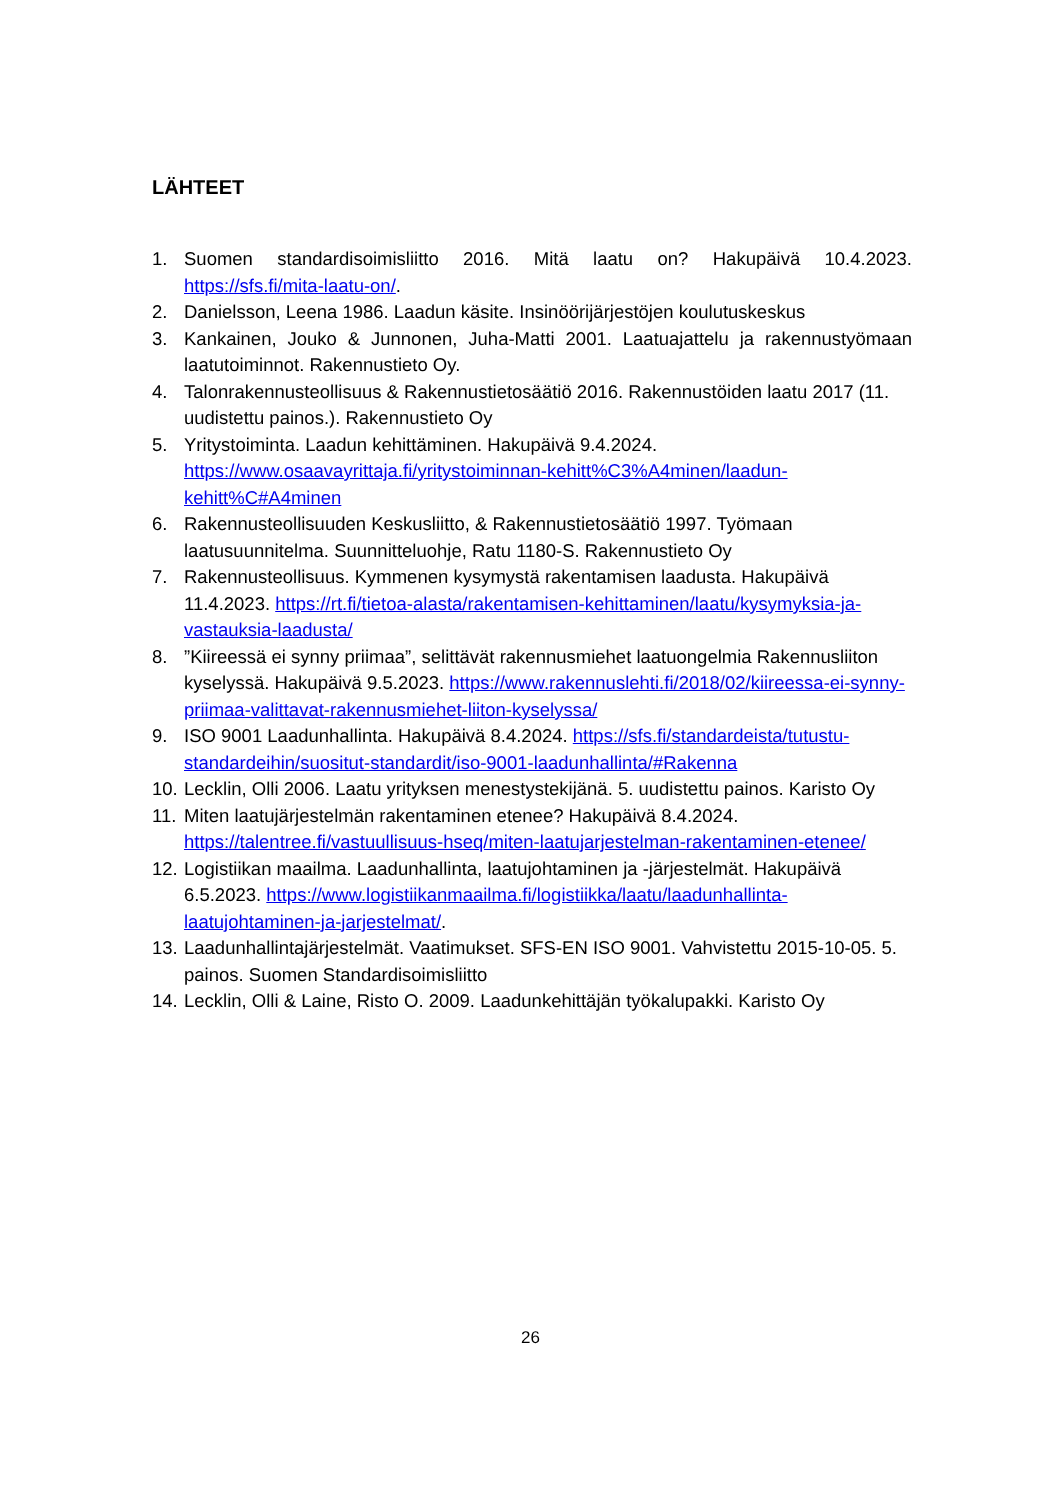LÄHTEET
1. Suomen standardisoimisliitto 2016. Mitä laatu on? Hakupäivä 10.4.2023. https://sfs.fi/mita-laatu-on/.
2. Danielsson, Leena 1986. Laadun käsite. Insinöörijärjestöjen koulutuskeskus
3. Kankainen, Jouko & Junnonen, Juha-Matti 2001. Laatuajattelu ja rakennustyömaan laatutoiminnot. Rakennustieto Oy.
4. Talonrakennusteollisuus & Rakennustietosäätiö 2016. Rakennustöiden laatu 2017 (11. uudistettu painos.). Rakennustieto Oy
5. Yritystoiminta. Laadun kehittäminen. Hakupäivä 9.4.2024. https://www.osaavayrittaja.fi/yritystoiminnan-kehitt%C3%A4minen/laadun-kehitt%C#A4minen
6. Rakennusteollisuuden Keskusliitto, & Rakennustietosäätiö 1997. Työmaan laatusuunnitelma. Suunnitteluohje, Ratu 1180-S. Rakennustieto Oy
7. Rakennusteollisuus. Kymmenen kysymystä rakentamisen laadusta. Hakupäivä 11.4.2023. https://rt.fi/tietoa-alasta/rakentamisen-kehittaminen/laatu/kysymyksia-ja-vastauksia-laadusta/
8.”Kiireessä ei synny priimaa”, selittävät rakennusmiehet laatuongelmia Rakennusliiton kyselyssä. Hakupäivä 9.5.2023. https://www.rakennuslehti.fi/2018/02/kiireessa-ei-synny-priimaa-valittavat-rakennusmiehet-liiton-kyselyssa/
9. ISO 9001 Laadunhallinta. Hakupäivä 8.4.2024. https://sfs.fi/standardeista/tutustu-standardeihin/suositut-standardit/iso-9001-laadunhallinta/#Rakenna
10. Lecklin, Olli 2006. Laatu yrityksen menestystekijänä. 5. uudistettu painos. Karisto Oy
11. Miten laatujärjestelmän rakentaminen etenee? Hakupäivä 8.4.2024. https://talentree.fi/vastuullisuus-hseq/miten-laatujarjestelman-rakentaminen-etenee/
12. Logistiikan maailma. Laadunhallinta, laatujohtaminen ja -järjestelmät. Hakupäivä 6.5.2023. https://www.logistiikanmaailma.fi/logistiikka/laatu/laadunhallinta-laatujohtaminen-ja-jarjestelmat/.
13. Laadunhallintajärjestelmät. Vaatimukset. SFS-EN ISO 9001. Vahvistettu 2015-10-05. 5. painos. Suomen Standardisoimisliitto
14. Lecklin, Olli & Laine, Risto O. 2009. Laadunkehittäjän työkalupakki. Karisto Oy
26